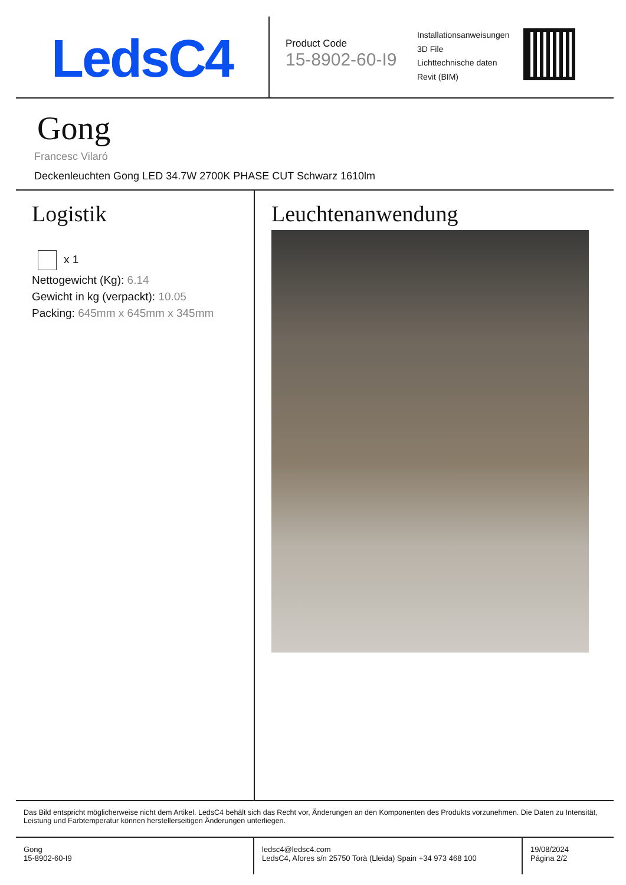LedsC4
Product Code
15-8902-60-I9
Installationsanweisungen
3D File
Lichttechnische daten
Revit (BIM)
Gong
Francesc Vilaró
Deckenleuchten Gong LED 34.7W 2700K PHASE CUT Schwarz 1610lm
Logistik
x 1
Nettogewicht (Kg): 6.14
Gewicht in kg (verpackt): 10.05
Packing: 645mm x 645mm x 345mm
Leuchtenanwendung
Das Bild entspricht möglicherweise nicht dem Artikel. LedsC4 behält sich das Recht vor, Änderungen an den Komponenten des Produkts vorzunehmen. Die Daten zu Intensität, Leistung und Farbtemperatur können herstellerseitigen Änderungen unterliegen.
Gong
15-8902-60-I9
ledsc4@ledsc4.com
LedsC4, Afores s/n 25750 Torà (Lleida) Spain +34 973 468 100
19/08/2024
Página 2/2